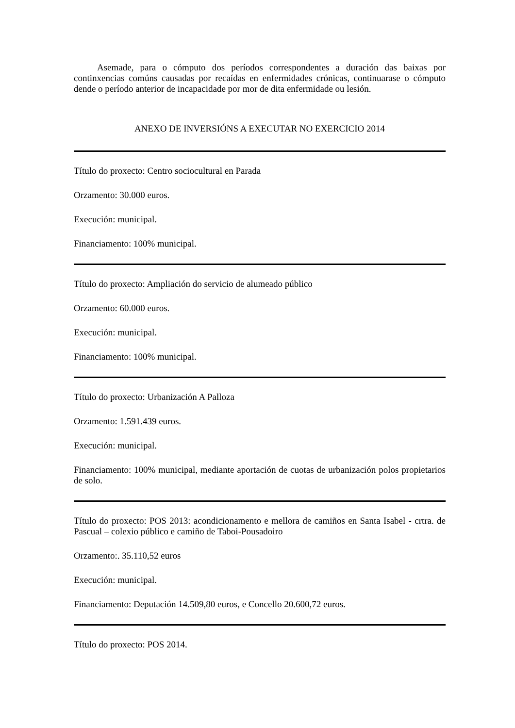Asemade, para o cómputo dos períodos correspondentes a duración das baixas por continxencias comúns causadas por recaídas en enfermidades crónicas, continuarase o cómputo dende o período anterior de incapacidade por mor de dita enfermidade ou lesión.
ANEXO DE INVERSIÓNS A EXECUTAR NO EXERCICIO 2014
Título do proxecto: Centro sociocultural en Parada
Orzamento: 30.000 euros.
Execución: municipal.
Financiamento: 100% municipal.
Título do proxecto: Ampliación do servicio de alumeado público
Orzamento: 60.000 euros.
Execución: municipal.
Financiamento: 100% municipal.
Título do proxecto: Urbanización A Palloza
Orzamento: 1.591.439 euros.
Execución: municipal.
Financiamento: 100% municipal, mediante aportación de cuotas de urbanización polos propietarios de solo.
Título do proxecto: POS 2013: acondicionamento e mellora de camiños en Santa Isabel - crtra. de Pascual – colexio público e camiño de Taboi-Pousadoiro
Orzamento:. 35.110,52 euros
Execución: municipal.
Financiamento: Deputación 14.509,80 euros, e Concello 20.600,72 euros.
Título do proxecto: POS 2014.